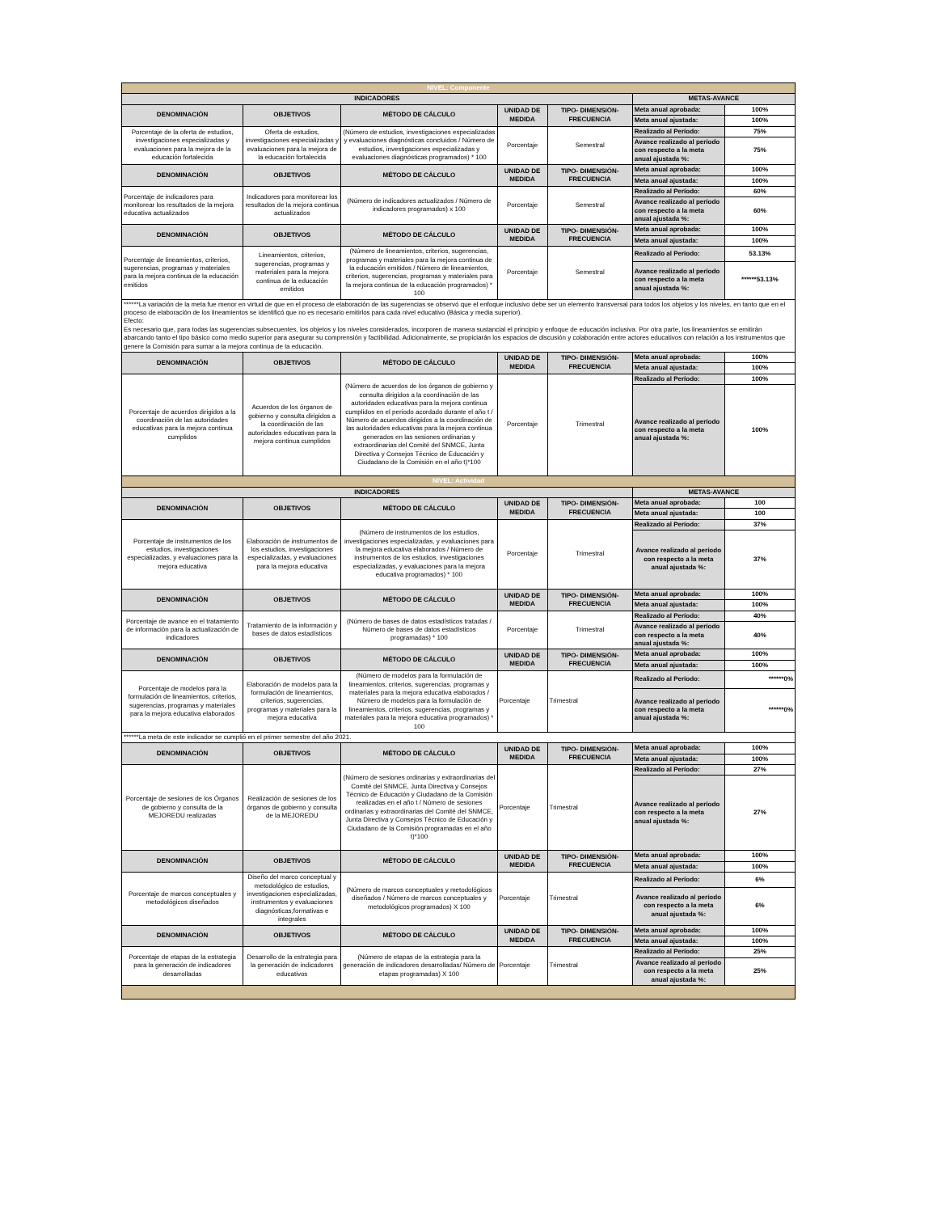| NIVEL: Componente | | | | | | |
| INDICADORES | | | | | METAS-AVANCE | |
| DENOMINACIÓN | OBJETIVOS | MÉTODO DE CÁLCULO | UNIDAD DE MEDIDA | TIPO- DIMENSIÓN- FRECUENCIA | Meta anual aprobada: | 100% |
| | | | | | Meta anual ajustada: | 100% |
| Porcentaje de la oferta de estudios, investigaciones especializadas y evaluaciones para la mejora de la educación fortalecida | Oferta de estudios, investigaciones especializadas y evaluaciones para la mejora de la educación fortalecida | (Número de estudios, investigaciones especializadas y evaluaciones diagnósticas concluidos / Número de estudios, investigaciones especializadas y evaluaciones diagnósticas programados) * 100 | Porcentaje | Semestral | Realizado al Período: | 75% |
| | | | | | Avance realizado al período con respecto a la meta anual ajustada %: | 75% |
| DENOMINACIÓN | OBJETIVOS | MÉTODO DE CÁLCULO | UNIDAD DE MEDIDA | TIPO- DIMENSIÓN- FRECUENCIA | Meta anual aprobada: | 100% |
| | | | | | Meta anual ajustada: | 100% |
| Porcentaje de indicadores para monitorear los resultados de la mejora educativa actualizados | Indicadores para monitorear los resultados de la mejora continua actualizados | (Número de indicadores actualizados / Número de indicadores programados) x 100 | Porcentaje | Semestral | Realizado al Período: | 60% |
| | | | | | Avance realizado al período con respecto a la meta anual ajustada %: | 60% |
| DENOMINACIÓN | OBJETIVOS | MÉTODO DE CÁLCULO | UNIDAD DE MEDIDA | TIPO- DIMENSIÓN- FRECUENCIA | Meta anual aprobada: | 100% |
| | | | | | Meta anual ajustada: | 100% |
| Porcentaje de lineamientos, criterios, sugerencias, programas y materiales para la mejora continua de la educación emitidos | Lineamientos, criterios, sugerencias, programas y materiales para la mejora continua de la educación emitidos | (Número de lineamientos, criterios, sugerencias, programas y materiales para la mejora continua de la educación emitidos / Número de lineamientos, criterios, sugerencias, programas y materiales para la mejora continua de la educación programados) * 100 | Porcentaje | Semestral | Realizado al Período: | 53.13% |
| | | | | | Avance realizado al período con respecto a la meta anual ajustada %: | ******53.13% |
| ******La variación de la meta fue menor en virtud de que en el proceso de elaboración de las sugerencias se observó que el enfoque inclusivo debe ser un elemento transversal para todos los objetos y los niveles, en tanto que en el proceso de elaboración de los lineamientos se identificó que no es necesario emitirlos para cada nivel educativo (Básica y media superior). Efecto: Es necesario que, para todas las sugerencias subsecuentes, los objetos y los niveles considerados, incorporen de manera sustancial el principio y enfoque de educación inclusiva. Por otra parte, los lineamientos se emitirán abarcando tanto el tipo básico como medio superior para asegurar su comprensión y factibilidad. Adicionalmente, se propiciarán los espacios de discusión y colaboración entre actores educativos con relación a los instrumentos que genere la Comisión para sumar a la mejora continua de la educación. | | | | | | |
| DENOMINACIÓN | OBJETIVOS | MÉTODO DE CÁLCULO | UNIDAD DE MEDIDA | TIPO- DIMENSIÓN- FRECUENCIA | Meta anual aprobada: | 100% |
| | | | | | Meta anual ajustada: | 100% |
| Porcentaje de acuerdos dirigidos a la coordinación de las autoridades educativas para la mejora continua cumplidos | Acuerdos de los órganos de gobierno y consulta dirigidos a la coordinación de las autoridades educativas para la mejora continua cumplidos | (Número de acuerdos de los órganos de gobierno y consulta dirigidos a la coordinación de las autoridades educativas para la mejora continua cumplidos en el periodo acordado durante el año t / Número de acuerdos dirigidos a la coordinación de las autoridades educativas para la mejora continua generados en las sesiones ordinarias y extraordinarias del Comité del SNMCE, Junta Directiva y Consejos Técnico de Educación y Ciudadano de la Comisión en el año t)*100 | Porcentaje | Trimestral | Realizado al Período: | 100% |
| | | | | | Avance realizado al período con respecto a la meta anual ajustada %: | 100% |
| NIVEL: Actividad | | | | | | |
| INDICADORES | | | | | METAS-AVANCE | |
| DENOMINACIÓN | OBJETIVOS | MÉTODO DE CÁLCULO | UNIDAD DE MEDIDA | TIPO- DIMENSIÓN- FRECUENCIA | Meta anual aprobada: | 100 |
| | | | | | Meta anual ajustada: | 100 |
| Porcentaje de instrumentos de los estudios, investigaciones especializadas, y evaluaciones para la mejora educativa | Elaboración de instrumentos de los estudios, investigaciones especializadas, y evaluaciones para la mejora educativa | (Número de instrumentos de los estudios, investigaciones especializadas, y evaluaciones para la mejora educativa elaborados / Número de instrumentos de los estudios, investigaciones especializadas, y evaluaciones para la mejora educativa programados) * 100 | Porcentaje | Trimestral | Realizado al Período: | 37% |
| | | | | | Avance realizado al período con respecto a la meta anual ajustada %: | 37% |
| DENOMINACIÓN | OBJETIVOS | MÉTODO DE CÁLCULO | UNIDAD DE MEDIDA | TIPO- DIMENSIÓN- FRECUENCIA | Meta anual aprobada: | 100% |
| | | | | | Meta anual ajustada: | 100% |
| Porcentaje de avance en el tratamiento de información para la actualización de indicadores | Tratamiento de la información y bases de datos estadísticos | (Número de bases de datos estadísticos tratadas / Número de bases de datos estadísticos programadas) * 100 | Porcentaje | Trimestral | Realizado al Período: | 40% |
| | | | | | Avance realizado al período con respecto a la meta anual ajustada %: | 40% |
| DENOMINACIÓN | OBJETIVOS | MÉTODO DE CÁLCULO | UNIDAD DE MEDIDA | TIPO- DIMENSIÓN- FRECUENCIA | Meta anual aprobada: | 100% |
| | | | | | Meta anual ajustada: | 100% |
| Porcentaje de modelos para la formulación de lineamientos, criterios, sugerencias, programas y materiales para la mejora educativa elaborados | Elaboración de modelos para la formulación de lineamientos, criterios, sugerencias, programas y materiales para la mejora educativa | (Número de modelos para la formulación de lineamientos, criterios, sugerencias, programas y materiales para la mejora educativa elaborados / Número de modelos para la formulación de lineamientos, criterios, sugerencias, programas y materiales para la mejora educativa programados) * 100 | Porcentaje | Trimestral | Realizado al Período: | ******0% |
| | | | | | Avance realizado al período con respecto a la meta anual ajustada %: | ******0% |
| ******La meta de este indicador se cumplió en el primer semestre del año 2021. | | | | | | |
| DENOMINACIÓN | OBJETIVOS | MÉTODO DE CÁLCULO | UNIDAD DE MEDIDA | TIPO- DIMENSIÓN- FRECUENCIA | Meta anual aprobada: | 100% |
| | | | | | Meta anual ajustada: | 100% |
| Porcentaje de sesiones de los Órganos de gobierno y consulta de la MEJOREDU realizadas | Realización de sesiones de los órganos de gobierno y consulta de la MEJOREDU | (Número de sesiones ordinarias y extraordinarias del Comité del SNMCE, Junta Directiva y Consejos Técnico de Educación y Ciudadano de la Comisión realizadas en el año t / Número de sesiones ordinarias y extraordinarias del Comité del SNMCE, Junta Directiva y Consejos Técnico de Educación y Ciudadano de la Comisión programadas en el año t)*100 | Porcentaje | Trimestral | Realizado al Período: | 27% |
| | | | | | Avance realizado al período con respecto a la meta anual ajustada %: | 27% |
| DENOMINACIÓN | OBJETIVOS | MÉTODO DE CÁLCULO | UNIDAD DE MEDIDA | TIPO- DIMENSIÓN- FRECUENCIA | Meta anual aprobada: | 100% |
| | | | | | Meta anual ajustada: | 100% |
| Porcentaje de marcos conceptuales y metodológicos diseñados | Diseño del marco conceptual y metodológico de estudios, investigaciones especializadas, instrumentos y evaluaciones diagnósticas,formativas e integrales | (Número de marcos conceptuales y metodológicos diseñados / Número de marcos conceptuales y metodológicos programados) X 100 | Porcentaje | Trimestral | Realizado al Período: | 6% |
| | | | | | Avance realizado al período con respecto a la meta anual ajustada %: | 6% |
| DENOMINACIÓN | OBJETIVOS | MÉTODO DE CÁLCULO | UNIDAD DE MEDIDA | TIPO- DIMENSIÓN- FRECUENCIA | Meta anual aprobada: | 100% |
| | | | | | Meta anual ajustada: | 100% |
| Porcentaje de etapas de la estrategia para la generación de indicadores desarrolladas | Desarrollo de la estrategia para la generación de indicadores educativos | (Número de etapas de la estrategia para la generación de indicadores desarrolladas/ Número de etapas programadas) X 100 | Porcentaje | Trimestral | Realizado al Período: | 25% |
| | | | | | Avance realizado al período con respecto a la meta anual ajustada %: | 25% |